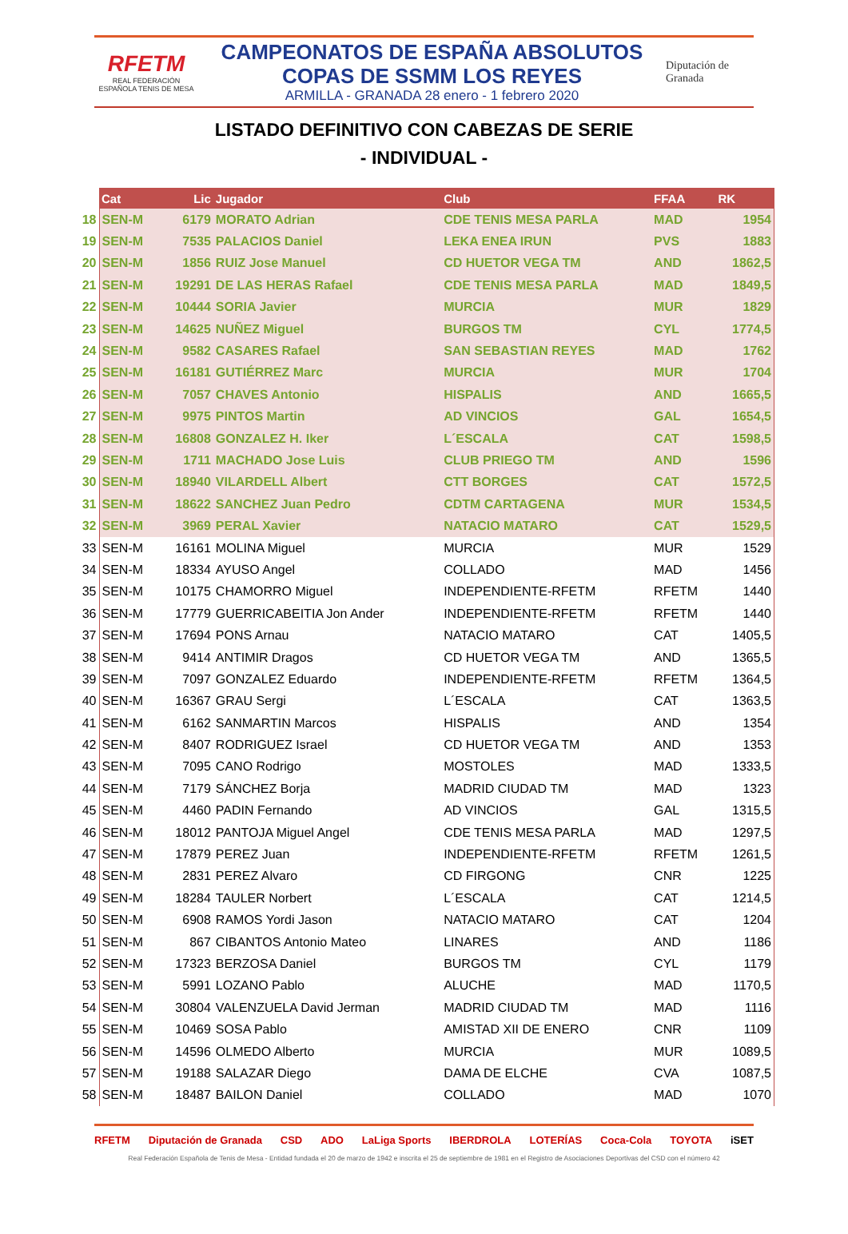RFETM
REAL FEDERACIÓN ESPAÑOLA TENIS DE MESA
CAMPEONATOS DE ESPAÑA ABSOLUTOS
COPAS DE SSMM LOS REYES
ARMILLA - GRANADA 28 enero - 1 febrero 2020
Diputación de Granada
LISTADO DEFINITIVO CON CABEZAS DE SERIE
- INDIVIDUAL -
| | Cat | Lic | Jugador | Club | FFAA | RK |
| --- | --- | --- | --- | --- | --- | --- |
| 18 | SEN-M | 6179 | MORATO Adrian | CDE TENIS MESA PARLA | MAD | 1954 |
| 19 | SEN-M | 7535 | PALACIOS Daniel | LEKA ENEA IRUN | PVS | 1883 |
| 20 | SEN-M | 1856 | RUIZ Jose Manuel | CD HUETOR VEGA TM | AND | 1862,5 |
| 21 | SEN-M | 19291 | DE LAS HERAS Rafael | CDE TENIS MESA PARLA | MAD | 1849,5 |
| 22 | SEN-M | 10444 | SORIA Javier | MURCIA | MUR | 1829 |
| 23 | SEN-M | 14625 | NUÑEZ Miguel | BURGOS TM | CYL | 1774,5 |
| 24 | SEN-M | 9582 | CASARES Rafael | SAN SEBASTIAN REYES | MAD | 1762 |
| 25 | SEN-M | 16181 | GUTIÉRREZ Marc | MURCIA | MUR | 1704 |
| 26 | SEN-M | 7057 | CHAVES Antonio | HISPALIS | AND | 1665,5 |
| 27 | SEN-M | 9975 | PINTOS Martin | AD VINCIOS | GAL | 1654,5 |
| 28 | SEN-M | 16808 | GONZALEZ H. Iker | L´ESCALA | CAT | 1598,5 |
| 29 | SEN-M | 1711 | MACHADO Jose Luis | CLUB PRIEGO TM | AND | 1596 |
| 30 | SEN-M | 18940 | VILARDELL Albert | CTT BORGES | CAT | 1572,5 |
| 31 | SEN-M | 18622 | SANCHEZ Juan Pedro | CDTM CARTAGENA | MUR | 1534,5 |
| 32 | SEN-M | 3969 | PERAL Xavier | NATACIO MATARO | CAT | 1529,5 |
| 33 | SEN-M | 16161 | MOLINA Miguel | MURCIA | MUR | 1529 |
| 34 | SEN-M | 18334 | AYUSO Angel | COLLADO | MAD | 1456 |
| 35 | SEN-M | 10175 | CHAMORRO Miguel | INDEPENDIENTE-RFETM | RFETM | 1440 |
| 36 | SEN-M | 17779 | GUERRICABEITIA Jon Ander | INDEPENDIENTE-RFETM | RFETM | 1440 |
| 37 | SEN-M | 17694 | PONS Arnau | NATACIO MATARO | CAT | 1405,5 |
| 38 | SEN-M | 9414 | ANTIMIR Dragos | CD HUETOR VEGA TM | AND | 1365,5 |
| 39 | SEN-M | 7097 | GONZALEZ Eduardo | INDEPENDIENTE-RFETM | RFETM | 1364,5 |
| 40 | SEN-M | 16367 | GRAU Sergi | L´ESCALA | CAT | 1363,5 |
| 41 | SEN-M | 6162 | SANMARTIN Marcos | HISPALIS | AND | 1354 |
| 42 | SEN-M | 8407 | RODRIGUEZ Israel | CD HUETOR VEGA TM | AND | 1353 |
| 43 | SEN-M | 7095 | CANO Rodrigo | MOSTOLES | MAD | 1333,5 |
| 44 | SEN-M | 7179 | SÁNCHEZ Borja | MADRID CIUDAD TM | MAD | 1323 |
| 45 | SEN-M | 4460 | PADIN Fernando | AD VINCIOS | GAL | 1315,5 |
| 46 | SEN-M | 18012 | PANTOJA Miguel Angel | CDE TENIS MESA PARLA | MAD | 1297,5 |
| 47 | SEN-M | 17879 | PEREZ Juan | INDEPENDIENTE-RFETM | RFETM | 1261,5 |
| 48 | SEN-M | 2831 | PEREZ Alvaro | CD FIRGONG | CNR | 1225 |
| 49 | SEN-M | 18284 | TAULER Norbert | L´ESCALA | CAT | 1214,5 |
| 50 | SEN-M | 6908 | RAMOS Yordi Jason | NATACIO MATARO | CAT | 1204 |
| 51 | SEN-M | 867 | CIBANTOS Antonio Mateo | LINARES | AND | 1186 |
| 52 | SEN-M | 17323 | BERZOSA Daniel | BURGOS TM | CYL | 1179 |
| 53 | SEN-M | 5991 | LOZANO Pablo | ALUCHE | MAD | 1170,5 |
| 54 | SEN-M | 30804 | VALENZUELA David Jerman | MADRID CIUDAD TM | MAD | 1116 |
| 55 | SEN-M | 10469 | SOSA Pablo | AMISTAD XII DE ENERO | CNR | 1109 |
| 56 | SEN-M | 14596 | OLMEDO Alberto | MURCIA | MUR | 1089,5 |
| 57 | SEN-M | 19188 | SALAZAR Diego | DAMA DE ELCHE | CVA | 1087,5 |
| 58 | SEN-M | 18487 | BAILON Daniel | COLLADO | MAD | 1070 |
RFETM Diputación de Granada CSD ADO LaLiga Sports IBERDROLA LOTERÍAS Coca-Cola TOYOTA iSET
Real Federación Española de Tenis de Mesa - Entidad fundada el 20 de marzo de 1942 e inscrita el 25 de septiembre de 1981 en el Registro de Asociaciones Deportivas del CSD con el número 42